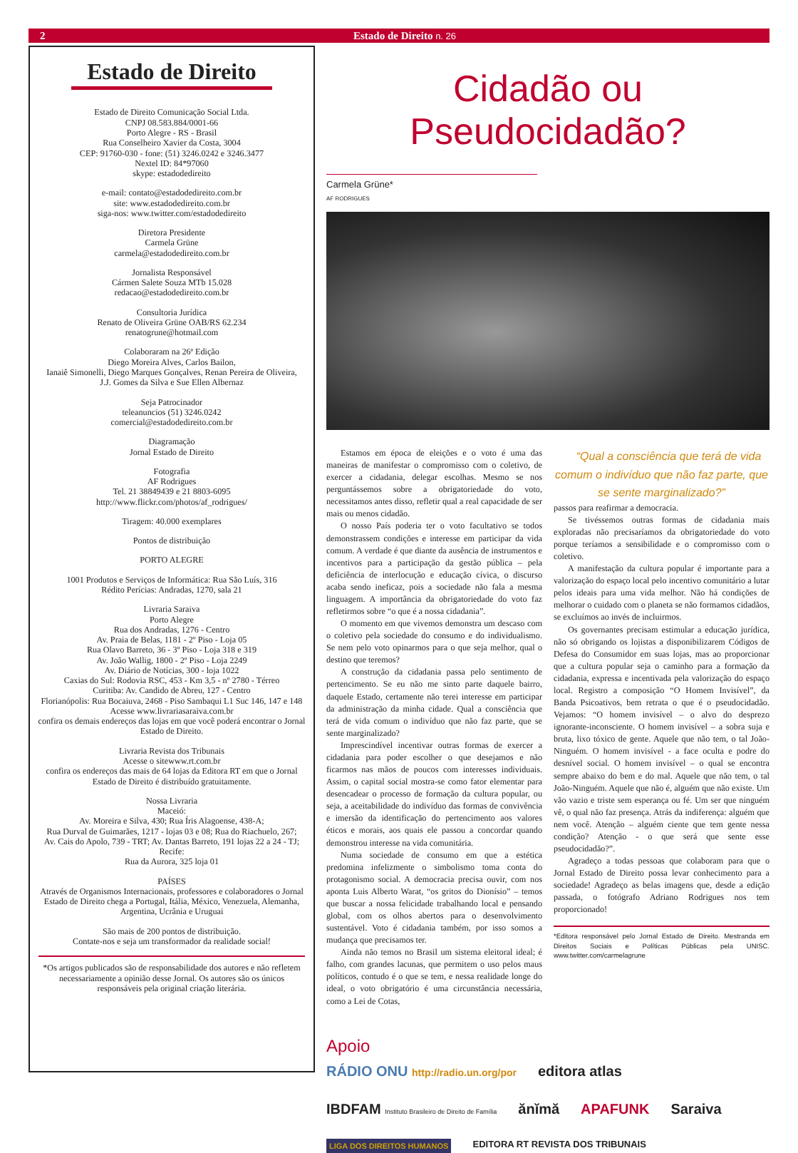2 Estado de Direito n. 26
Estado de Direito
Estado de Direito Comunicação Social Ltda.
CNPJ 08.583.884/0001-66
Porto Alegre - RS - Brasil
Rua Conselheiro Xavier da Costa, 3004
CEP: 91760-030 - fone: (51) 3246.0242 e 3246.3477
Nextel ID: 84*97060
skype: estadodedireito
e-mail: contato@estadodedireito.com.br
site: www.estadodedireito.com.br
siga-nos: www.twitter.com/estadodedireito
Diretora Presidente
Carmela Grüne
carmela@estadodedireito.com.br
Jornalista Responsável
Cármen Salete Souza MTb 15.028
redacao@estadodedireito.com.br
Consultoria Jurídica
Renato de Oliveira Grüne OAB/RS 62.234
renatogrune@hotmail.com
Colaboraram na 26ª Edição
Diego Moreira Alves, Carlos Bailon,
Ianaiê Simonelli, Diego Marques Gonçalves, Renan Pereira de Oliveira,
J.J. Gomes da Silva e Sue Ellen Albernaz
Seja Patrocinador
teleanuncios (51) 3246.0242
comercial@estadodedireito.com.br
Diagramação
Jornal Estado de Direito
Fotografia
AF Rodrigues
Tel. 21 38849439 e 21 8803-6095
http://www.flickr.com/photos/af_rodrigues/
Tiragem: 40.000 exemplares
Pontos de distribuição
PORTO ALEGRE
1001 Produtos e Serviços de Informática: Rua São Luís, 316
Rédito Perícias: Andradas, 1270, sala 21
Livraria Saraiva
Porto Alegre
Rua dos Andradas, 1276 - Centro
Av. Praia de Belas, 1181 - 2º Piso - Loja 05
Rua Olavo Barreto, 36 - 3º Piso - Loja 318 e 319
Av. João Wallig, 1800 - 2º Piso - Loja 2249
Av. Diário de Notícias, 300 - loja 1022
Caxias do Sul: Rodovia RSC, 453 - Km 3,5 - nº 2780 - Térreo
Curitiba: Av. Candido de Abreu, 127 - Centro
Florianópolis: Rua Bocaiuva, 2468 - Piso Sambaqui L1 Suc 146, 147 e 148
Acesse www.livrariasaraiva.com.br
confira os demais endereços das lojas em que você poderá encontrar o Jornal Estado de Direito.
Livraria Revista dos Tribunais
Acesse o sitewww.rt.com.br
confira os endereços das mais de 64 lojas da Editora RT em que o Jornal Estado de Direito é distribuído gratuitamente.
Nossa Livraria
Maceió:
Av. Moreira e Silva, 430; Rua Íris Alagoense, 438-A;
Rua Durval de Guimarães, 1217 - lojas 03 e 08; Rua do Riachuelo, 267;
Av. Cais do Apolo, 739 - TRT; Av. Dantas Barreto, 191 lojas 22 a 24 - TJ;
Recife:
Rua da Aurora, 325 loja 01
PAÍSES
Através de Organismos Internacionais, professores e colaboradores o Jornal Estado de Direito chega a Portugal, Itália, México, Venezuela, Alemanha, Argentina, Ucrânia e Uruguai
São mais de 200 pontos de distribuição.
Contate-nos e seja um transformador da realidade social!
*Os artigos publicados são de responsabilidade dos autores e não refletem necessariamente a opinião desse Jornal. Os autores são os únicos responsáveis pela original criação literária.
Cidadão ou Pseudocidadão?
Carmela Grüne*
AF RODRIGUES
Estamos em época de eleições e o voto é uma das maneiras de manifestar o compromisso com o coletivo, de exercer a cidadania, delegar escolhas. Mesmo se nos perguntássemos sobre a obrigatoriedade do voto, necessitamos antes disso, refletir qual a real capacidade de ser mais ou menos cidadão.
O nosso País poderia ter o voto facultativo se todos demonstrassem condições e interesse em participar da vida comum. A verdade é que diante da ausência de instrumentos e incentivos para a participação da gestão pública – pela deficiência de interlocução e educação cívica, o discurso acaba sendo ineficaz, pois a sociedade não fala a mesma linguagem. A importância da obrigatoriedade do voto faz refletirmos sobre “o que é a nossa cidadania”.
O momento em que vivemos demonstra um descaso com o coletivo pela sociedade do consumo e do individualismo. Se nem pelo voto opinarmos para o que seja melhor, qual o destino que teremos?
A construção da cidadania passa pelo sentimento de pertencimento. Se eu não me sinto parte daquele bairro, daquele Estado, certamente não terei interesse em participar da administração da minha cidade. Qual a consciência que terá de vida comum o indivíduo que não faz parte, que se sente marginalizado?
Imprescindível incentivar outras formas de exercer a cidadania para poder escolher o que desejamos e não ficarmos nas mãos de poucos com interesses individuais. Assim, o capital social mostra-se como fator elementar para desencadear o processo de formação da cultura popular, ou seja, a aceitabilidade do indivíduo das formas de convivência e imersão da identificação do pertencimento aos valores éticos e morais, aos quais ele passou a concordar quando demonstrou interesse na vida comunitária.
Numa sociedade de consumo em que a estética predomina infelizmente o simbolismo toma conta do protagonismo social. A democracia precisa ouvir, com nos aponta Luis Alberto Warat, “os gritos do Dionísio” – temos que buscar a nossa felicidade trabalhando local e pensando global, com os olhos abertos para o desenvolvimento sustentável. Voto é cidadania também, por isso somos a mudança que precisamos ter.
Ainda não temos no Brasil um sistema eleitoral ideal; é falho, com grandes lacunas, que permitem o uso pelos maus políticos, contudo é o que se tem, e nessa realidade longe do ideal, o voto obrigatório é uma circunstância necessária, como a Lei de Cotas,
“Qual a consciência que terá de vida comum o indivíduo que não faz parte, que se sente marginalizado?”
passos para reafirmar a democracia.
Se tivéssemos outras formas de cidadania mais exploradas não precisaríamos da obrigatoriedade do voto porque teríamos a sensibilidade e o compromisso com o coletivo.
A manifestação da cultura popular é importante para a valorização do espaço local pelo incentivo comunitário a lutar pelos ideais para uma vida melhor. Não há condições de melhorar o cuidado com o planeta se não formamos cidadãos, se excluímos ao invés de incluirmos.
Os governantes precisam estimular a educação jurídica, não só obrigando os lojistas a disponibilizarem Códigos de Defesa do Consumidor em suas lojas, mas ao proporcionar que a cultura popular seja o caminho para a formação da cidadania, expressa e incentivada pela valorização do espaço local. Registro a composição “O Homem Invisível”, da Banda Psicoativos, bem retrata o que é o pseudocidadão. Vejamos: “O homem invisível – o alvo do desprezo ignorante-inconsciente. O homem invisível – a sobra suja e bruta, lixo tóxico de gente. Aquele que não tem, o tal João-Ninguém. O homem invisível - a face oculta e podre do desnível social. O homem invisível – o qual se encontra sempre abaixo do bem e do mal. Aquele que não tem, o tal João-Ninguém. Aquele que não é, alguém que não existe. Um vão vazio e triste sem esperança ou fé. Um ser que ninguém vê, o qual não faz presença. Atrás da indiferença: alguém que nem você. Atenção – alguém ciente que tem gente nessa condição? Atenção - o que será que sente esse pseudocidadão?”.
Agradeço a todas pessoas que colaboram para que o Jornal Estado de Direito possa levar conhecimento para a sociedade! Agradeço as belas imagens que, desde a edição passada, o fotógrafo Adriano Rodrigues nos tem proporcionado!
*Editora responsável pelo Jornal Estado de Direito. Mestranda em Direitos Sociais e Políticas Públicas pela UNISC. www.twitter.com/carmelagrune
Apoio
RÁDIO ONU http://radio.un.org/por editora atlas IBDFAM Instituto Brasileiro de Direito de Família ănĭmă APAFUNK Saraiva LIGA DOS DIREITOS HUMANOS EDITORA RT REVISTA DOS TRIBUNAIS